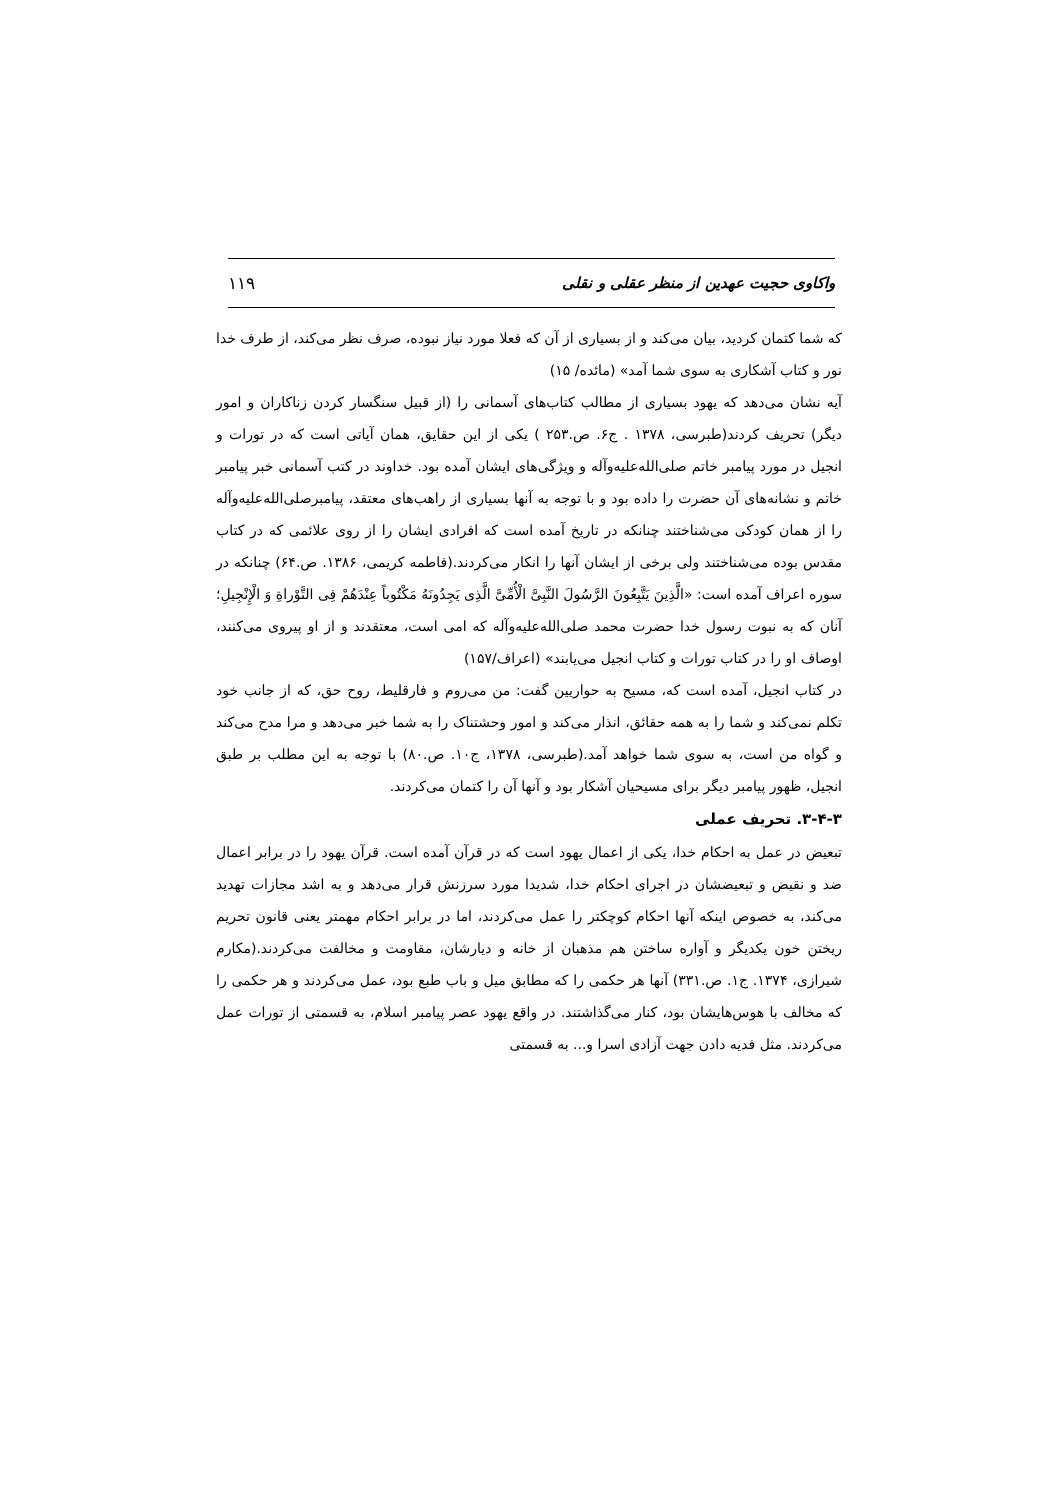واکاوی حجیت عهدین از منظر عقلی و نقلی ۱۱۹
که شما کتمان کردید، بیان می‌کند و از بسیاری از آن که فعلا مورد نیاز نبوده، صرف نظر می‌کند، از طرف خدا نور و کتاب آشکاری به سوی شما آمد» (مائده/ ۱۵)
آیه نشان می‌دهد که یهود بسیاری از مطالب کتاب‌های آسمانی را (از قبیل سنگسار کردن زناکاران و امور دیگر) تحریف کردند(طبرسی، ۱۳۷۸ . ج۶. ص.۲۵۳ ) یکی از این حقایق، همان آیاتی است که در تورات و انجیل در مورد پیامبر خاتم صلی‌الله‌علیه‌وآله و ویژگی‌های ایشان آمده بود. خداوند در کتب آسمانی خبر پیامبر خاتم و نشانه‌های آن حضرت را داده بود و با توجه به آنها بسیاری از راهب‌های معتقد، پیامبرصلی‌الله‌علیه‌وآله را از همان کودکی می‌شناختند چنانکه در تاریخ آمده است که افرادی ایشان را از روی علائمی که در کتاب مقدس بوده می‌شناختند ولی برخی از ایشان آنها را انکار می‌کردند.(فاطمه کریمی، ۱۳۸۶. ص.۶۴) چنانکه در سوره اعراف آمده است: «الَّذِینَ یَتَّبِعُونَ الرَّسُولَ النَّبِیَّ الْأُمِّیَّ الَّذِی یَجِدُونَهُ مَکْتُوباً عِنْدَهُمْ فِی التَّوْراةِ وَ الْإِنْجِیلِ؛ آنان که به نبوت رسول خدا حضرت محمد صلی‌الله‌علیه‌وآله که امی است، معتقدند و از او پیروی می‌کنند، اوصاف او را در کتاب تورات و کتاب انجیل می‌یابند» (اعراف/۱۵۷)
در کتاب انجیل، آمده است که، مسیح به حواریین گفت: من می‌روم و فارقلیط، روح حق، که از جانب خود تکلم نمی‌کند و شما را به همه حقائق، انذار می‌کند و امور وحشتناک را به شما خبر می‌دهد و مرا مدح می‌کند و گواه من است، به سوی شما خواهد آمد.(طبرسی، ۱۳۷۸، ج۱۰. ص.۸۰) با توجه به این مطلب بر طبق انجیل، ظهور پیامبر دیگر برای مسیحیان آشکار بود و آنها آن را کتمان می‌کردند.
۳-۴-۳. تحریف عملی
تبعیض در عمل به احکام خدا، یکی از اعمال یهود است که در قرآن آمده است. قرآن یهود را در برابر اعمال ضد و نقیض و تبعیضشان در اجرای احکام خدا، شدیدا مورد سرزنش قرار می‌دهد و به اشد مجازات تهدید می‌کند، به خصوص اینکه آنها احکام کوچکتر را عمل می‌کردند، اما در برابر احکام مهمتر یعنی قانون تحریم ریختن خون یکدیگر و آواره ساختن هم مذهبان از خانه و دیارشان، مقاومت و مخالفت می‌کردند.(مکارم شیرازی، ۱۳۷۴. ج۱. ص.۳۳۱) آنها هر حکمی را که مطابق میل و باب طبع بود، عمل می‌کردند و هر حکمی را که مخالف با هوس‌هایشان بود، کنار می‌گذاشتند. در واقع یهود عصر پیامبر اسلام، به قسمتی از تورات عمل می‌کردند. مثل فدیه دادن جهت آزادی اسرا و... به قسمتی